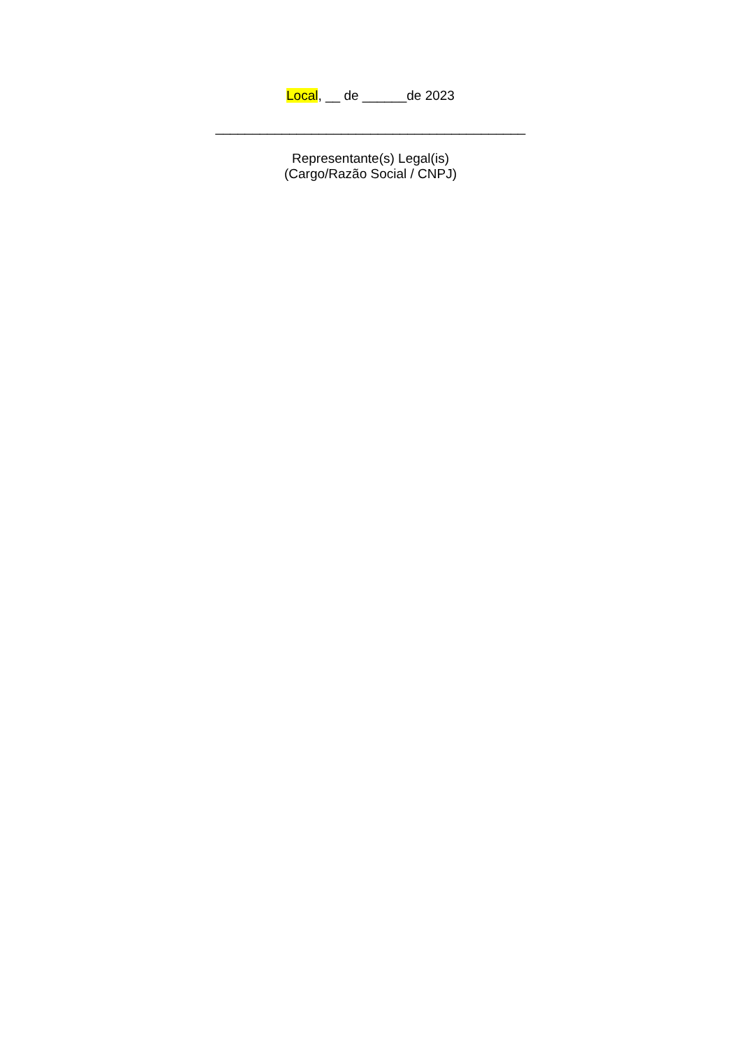Local, __ de ______de 2023
__________________________________________
Representante(s) Legal(is)
(Cargo/Razão Social / CNPJ)